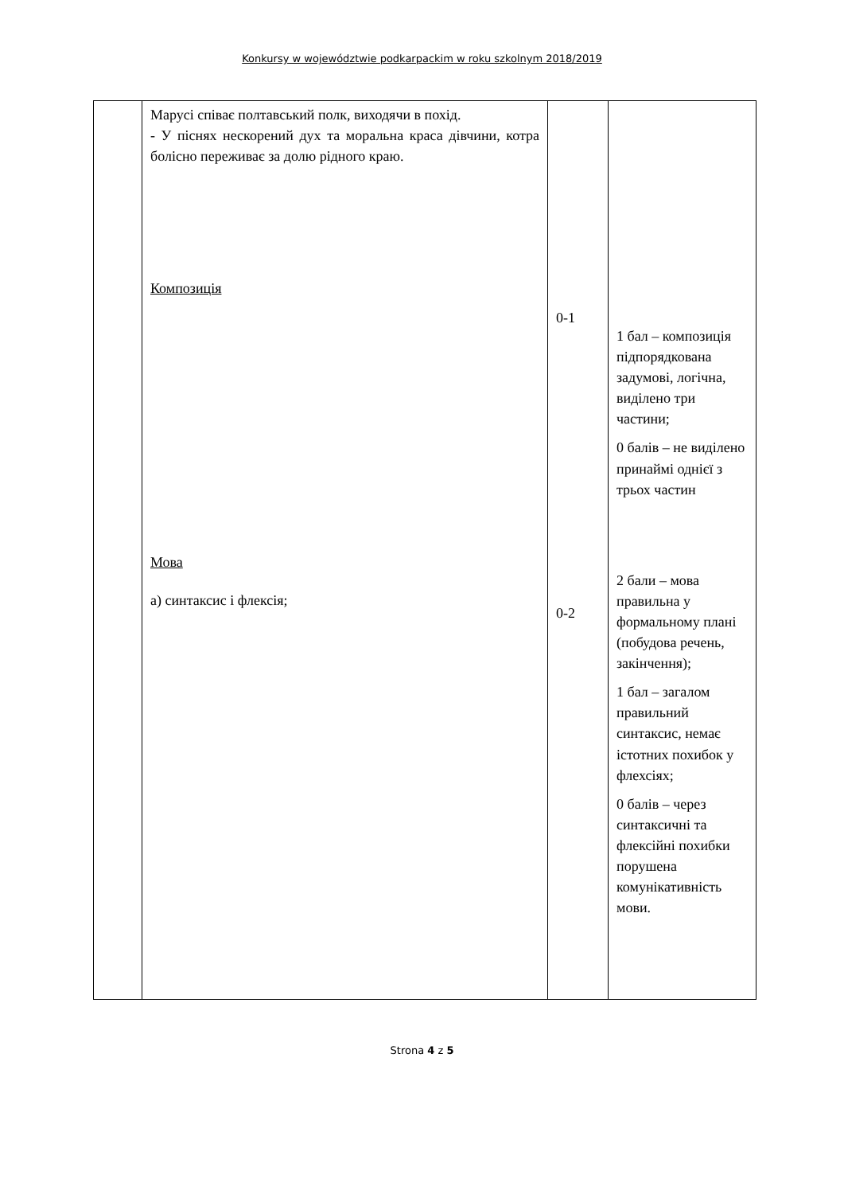Konkursy w województwie podkarpackim w roku szkolnym 2018/2019
| | Марусі співає полтавський полк, виходячи в похід. - У піснях нескорений дух та моральна краса дівчини, котра болісно переживає за долю рідного краю. Композиція Мова а) синтаксис і флексія; | 0-1 0-2 | 1 бал – композиція підпорядкована задумові, логічна, виділено три частини; 0 балів – не виділено принаймі однієї з трьох частин 2 бали – мова правильна у формальному плані (побудова речень, закінчення); 1 бал – загалом правильний синтаксис, немає істотних похибок у флехсіях; 0 балів – через синтаксичні та флексійні похибки порушена комунікативність мови. |
Strona 4 z 5